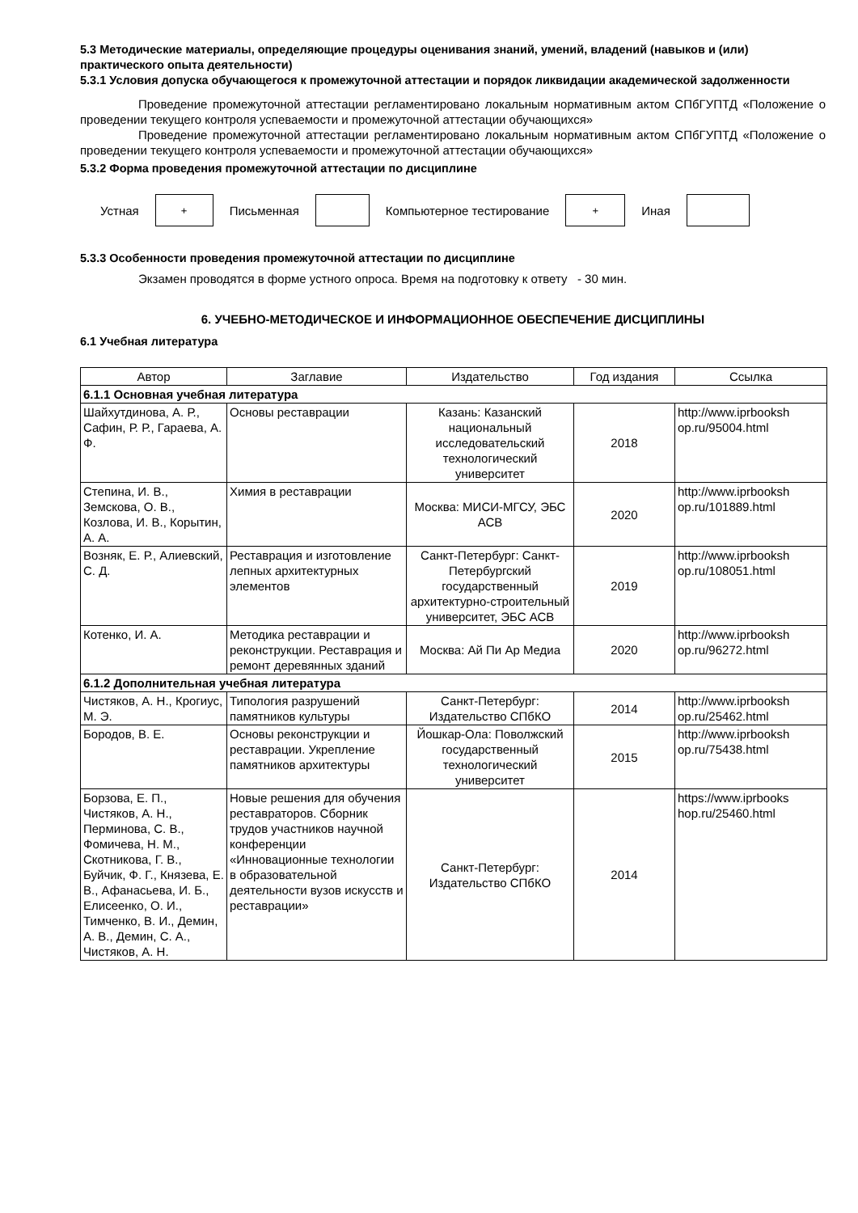5.3 Методические материалы, определяющие процедуры оценивания знаний, умений, владений (навыков и (или) практического опыта деятельности)
5.3.1 Условия допуска обучающегося к промежуточной аттестации и порядок ликвидации академической задолженности
Проведение промежуточной аттестации регламентировано локальным нормативным актом СПбГУПТД «Положение о проведении текущего контроля успеваемости и промежуточной аттестации обучающихся»
Проведение промежуточной аттестации регламентировано локальным нормативным актом СПбГУПТД «Положение о проведении текущего контроля успеваемости и промежуточной аттестации обучающихся»
5.3.2 Форма проведения промежуточной аттестации по дисциплине
Устная
+
Письменная Компьютерное тестирование
+
Иная
5.3.3 Особенности проведения промежуточной аттестации по дисциплине
Экзамен проводятся в форме устного опроса. Время на подготовку к ответу - 30 мин.
6. УЧЕБНО-МЕТОДИЧЕСКОЕ И ИНФОРМАЦИОННОЕ ОБЕСПЕЧЕНИЕ ДИСЦИПЛИНЫ
6.1 Учебная литература
| Автор | Заглавие | Издательство | Год издания | Ссылка |
| --- | --- | --- | --- | --- |
| 6.1.1 Основная учебная литература | | | | |
| Шайхутдинова, А. Р., Сафин, Р. Р., Гараева, А. Ф. | Основы реставрации | Казань: Казанский национальный исследовательский технологический университет | 2018 | http://www.iprbooksh op.ru/95004.html |
| Степина, И. В., Земскова, О. В., Козлова, И. В., Корытин, А. А. | Химия в реставрации | Москва: МИСИ-МГСУ, ЭБС АСВ | 2020 | http://www.iprbooksh op.ru/101889.html |
| Возняк, Е. Р., Алиевский, С. Д. | Реставрация и изготовление лепных архитектурных элементов | Санкт-Петербург: Санкт-Петербургский государственный архитектурно-строительный университет, ЭБС АСВ | 2019 | http://www.iprbooksh op.ru/108051.html |
| Котенко, И. А. | Методика реставрации и реконструкции. Реставрация и ремонт деревянных зданий | Москва: Ай Пи Ар Медиа | 2020 | http://www.iprbooksh op.ru/96272.html |
| 6.1.2 Дополнительная учебная литература | | | | |
| Чистяков, А. Н., Крогиус, М. Э. | Типология разрушений памятников культуры | Санкт-Петербург: Издательство СПбКО | 2014 | http://www.iprbooksh op.ru/25462.html |
| Бородов, В. Е. | Основы реконструкции и реставрации. Укрепление памятников архитектуры | Йошкар-Ола: Поволжский государственный технологический университет | 2015 | http://www.iprbooksh op.ru/75438.html |
| Борзова, Е. П., Чистяков, А. Н., Перминова, С. В., Фомичева, Н. М., Скотникова, Г. В., Буйчик, Ф. Г., Князева, Е. В., Афанасьева, И. Б., Елисеенко, О. И., Тимченко, В. И., Демин, А. В., Демин, С. А., Чистяков, А. Н. | Новые решения для обучения реставраторов. Сборник трудов участников научной конференции «Инновационные технологии в образовательной деятельности вузов искусств и реставрации» | Санкт-Петербург: Издательство СПбКО | 2014 | https://www.iprbooks hop.ru/25460.html |